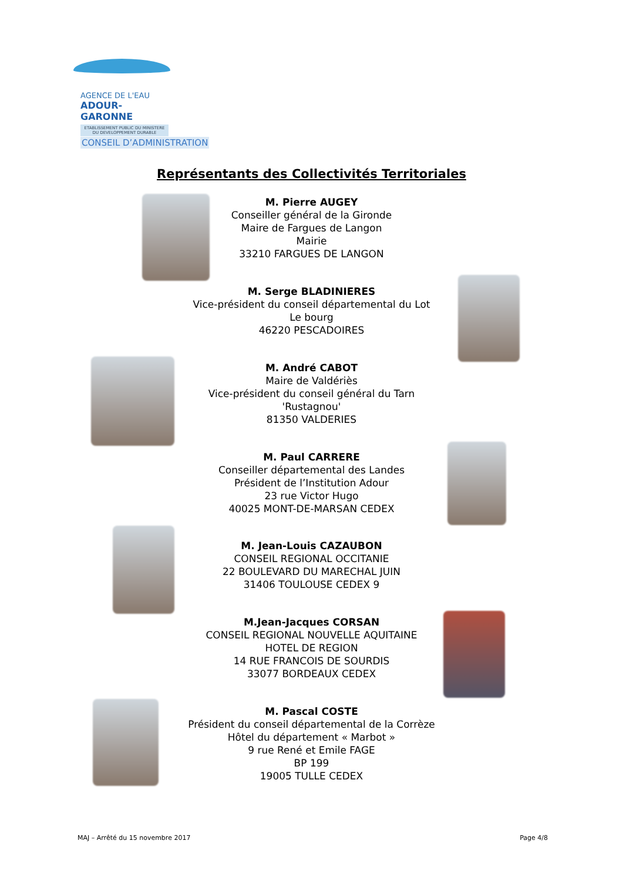AGENCE DE L'EAU
ADOUR-GARONNE
ETABLISSEMENT PUBLIC DU MINISTERE DU DEVELOPPEMENT DURABLE
CONSEIL D’ADMINISTRATION
Représentants des Collectivités Territoriales
M. Pierre AUGEY
Conseiller général de la Gironde
Maire de Fargues de Langon
Mairie
33210 FARGUES DE LANGON
M. Serge BLADINIERES
Vice-président du conseil départemental du Lot
Le bourg
46220 PESCADOIRES
M. André CABOT
Maire de Valdériès
Vice-président du conseil général du Tarn
'Rustagnou'
81350 VALDERIES
M. Paul CARRERE
Conseiller départemental des Landes
Président de l’Institution Adour
23 rue Victor Hugo
40025 MONT-DE-MARSAN CEDEX
M. Jean-Louis CAZAUBON
CONSEIL REGIONAL OCCITANIE
22 BOULEVARD DU MARECHAL JUIN
31406 TOULOUSE CEDEX 9
M.Jean-Jacques CORSAN
CONSEIL REGIONAL NOUVELLE AQUITAINE
HOTEL DE REGION
14 RUE FRANCOIS DE SOURDIS
33077 BORDEAUX CEDEX
M. Pascal COSTE
Président du conseil départemental de la Corrèze
Hôtel du département « Marbot »
9 rue René et Emile FAGE
BP 199
19005 TULLE CEDEX
MAJ – Arrêté du 15 novembre 2017
Page 4/8